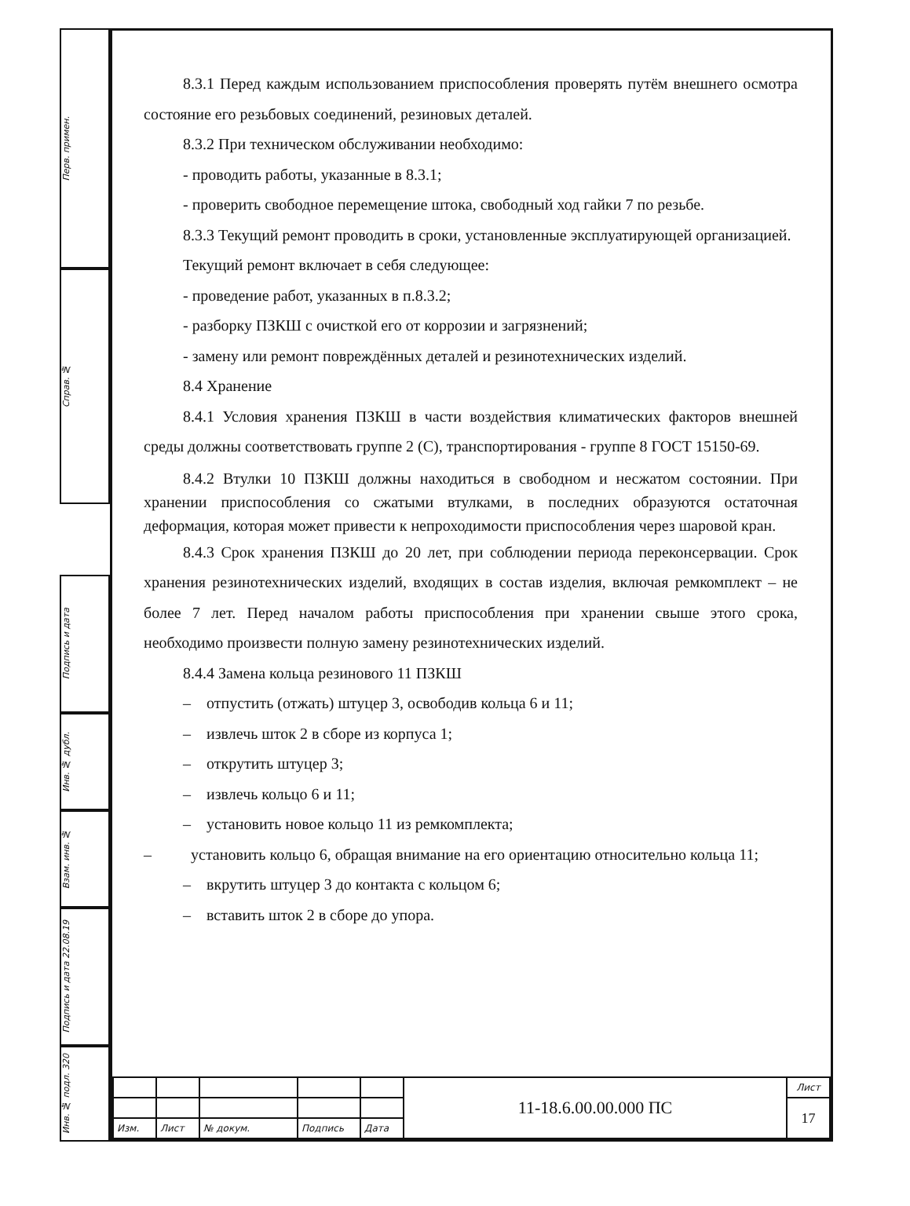Перв. примен.
Справ. №
Подпись и дата
Инв. № дубл.
Взам. инв. №
Подпись и дата 22.08.19
Инв. № подл. 320
8.3.1 Перед каждым использованием приспособления проверять путём внешнего осмотра состояние его резьбовых соединений, резиновых деталей.
8.3.2 При техническом обслуживании необходимо:
- проводить работы, указанные в 8.3.1;
- проверить свободное перемещение штока, свободный ход гайки 7 по резьбе.
8.3.3 Текущий ремонт проводить в сроки, установленные эксплуатирующей организацией.
Текущий ремонт включает в себя следующее:
- проведение работ, указанных в п.8.3.2;
- разборку ПЗКШ с очисткой его от коррозии и загрязнений;
- замену или ремонт повреждённых деталей и резинотехнических изделий.
8.4 Хранение
8.4.1 Условия хранения ПЗКШ в части воздействия климатических факторов внешней среды должны соответствовать группе 2 (С), транспортирования - группе 8 ГОСТ 15150-69.
8.4.2 Втулки 10 ПЗКШ должны находиться в свободном и несжатом состоянии. При хранении приспособления со сжатыми втулками, в последних образуются остаточная деформация, которая может привести к непроходимости приспособления через шаровой кран.
8.4.3 Срок хранения ПЗКШ до 20 лет, при соблюдении периода переконсервации. Срок хранения резинотехнических изделий, входящих в состав изделия, включая ремкомплект – не более 7 лет. Перед началом работы приспособления при хранении свыше этого срока, необходимо произвести полную замену резинотехнических изделий.
8.4.4 Замена кольца резинового 11 ПЗКШ
– отпустить (отжать) штуцер 3, освободив кольца 6 и 11;
– извлечь шток 2 в сборе из корпуса 1;
– открутить штуцер 3;
– извлечь кольцо 6 и 11;
– установить новое кольцо 11 из ремкомплекта;
– установить кольцо 6, обращая внимание на его ориентацию относительно кольца 11;
– вкрутить штуцер 3 до контакта с кольцом 6;
– вставить шток 2 в сборе до упора.
| | | | | | 11-18.6.00.00.000 ПС | Лист |
| | | | | | | 17 |
| Изм. | Лист | № докум. | Подпись | Дата | | |